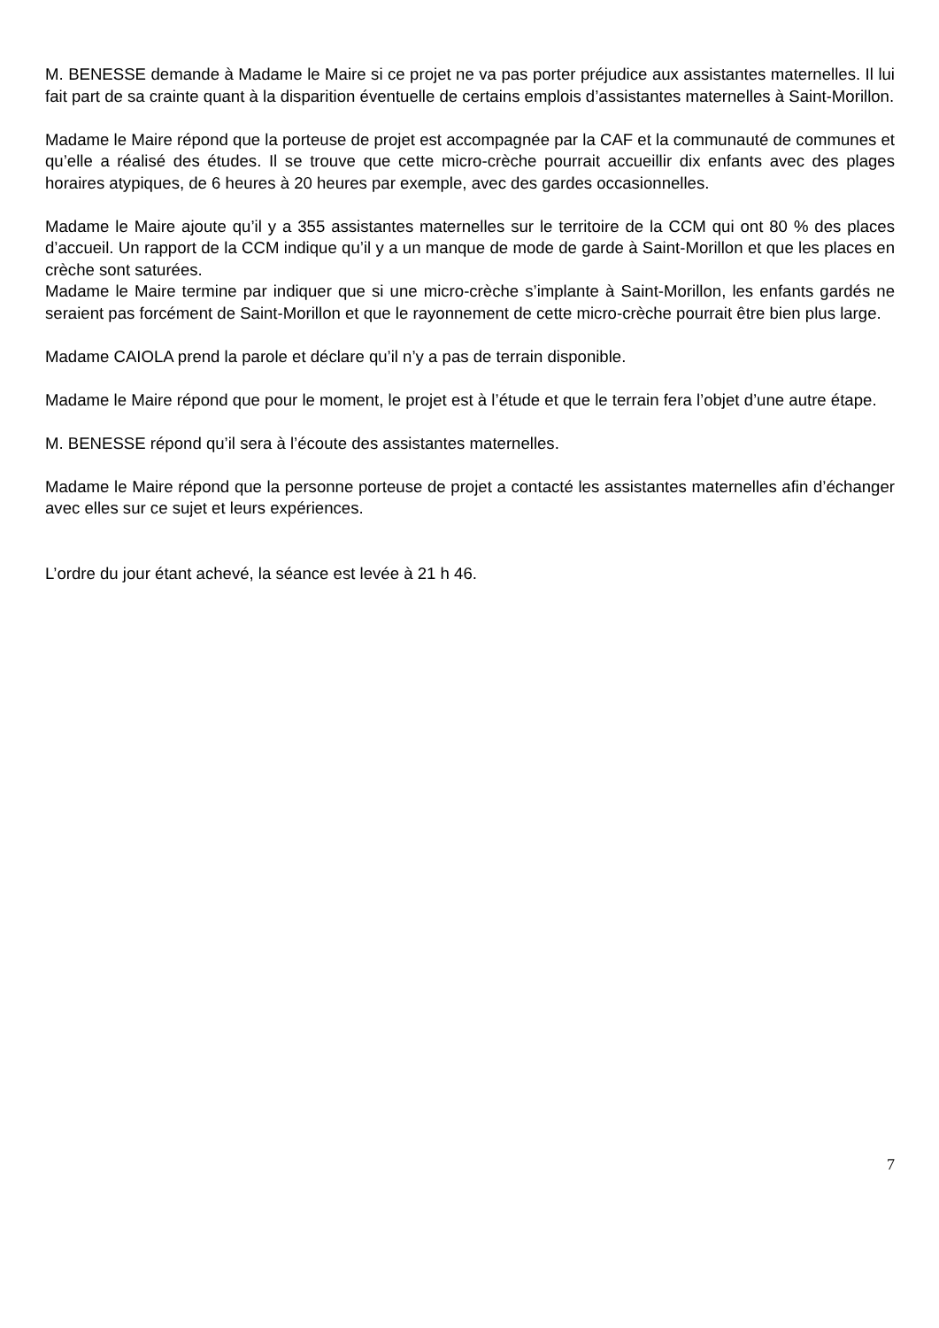M. BENESSE demande à Madame le Maire si ce projet ne va pas porter préjudice aux assistantes maternelles. Il lui fait part de sa crainte quant à la disparition éventuelle de certains emplois d’assistantes maternelles à Saint-Morillon.
Madame le Maire répond que la porteuse de projet est accompagnée par la CAF et la communauté de communes et qu’elle a réalisé des études. Il se trouve que cette micro-crèche pourrait accueillir dix enfants avec des plages horaires atypiques, de 6 heures à 20 heures par exemple, avec des gardes occasionnelles.
Madame le Maire ajoute qu’il y a 355 assistantes maternelles sur le territoire de la CCM qui ont 80 % des places d’accueil. Un rapport de la CCM indique qu’il y a un manque de mode de garde à Saint-Morillon et que les places en crèche sont saturées.
Madame le Maire termine par indiquer que si une micro-crèche s’implante à Saint-Morillon, les enfants gardés ne seraient pas forcément de Saint-Morillon et que le rayonnement de cette micro-crèche pourrait être bien plus large.
Madame CAIOLA prend la parole et déclare qu’il n’y a pas de terrain disponible.
Madame le Maire répond que pour le moment, le projet est à l’étude et que le terrain fera l’objet d’une autre étape.
M. BENESSE répond qu’il sera à l’écoute des assistantes maternelles.
Madame le Maire répond que la personne porteuse de projet a contacté les assistantes maternelles afin d’échanger avec elles sur ce sujet et leurs expériences.
L’ordre du jour étant achevé, la séance est levée à 21 h 46.
7